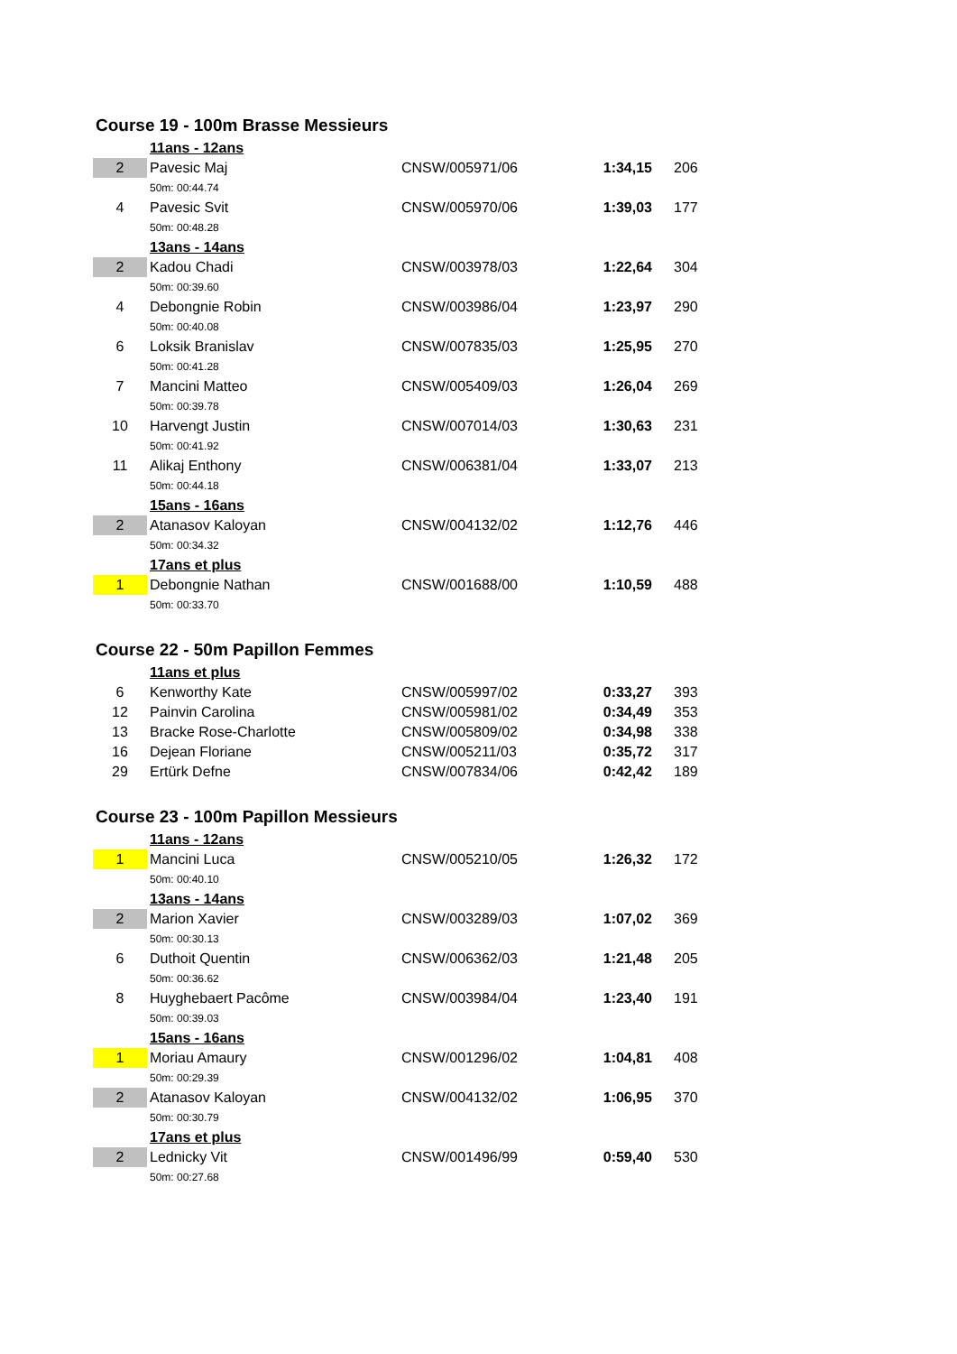Course 19 - 100m Brasse Messieurs
| | 11ans - 12ans | | | |
| 2 | Pavesic Maj | CNSW/005971/06 | 1:34,15 | 206 |
| | 50m: 00:44.74 | | | |
| 4 | Pavesic Svit | CNSW/005970/06 | 1:39,03 | 177 |
| | 50m: 00:48.28 | | | |
| | 13ans - 14ans | | | |
| 2 | Kadou Chadi | CNSW/003978/03 | 1:22,64 | 304 |
| | 50m: 00:39.60 | | | |
| 4 | Debongnie Robin | CNSW/003986/04 | 1:23,97 | 290 |
| | 50m: 00:40.08 | | | |
| 6 | Loksik Branislav | CNSW/007835/03 | 1:25,95 | 270 |
| | 50m: 00:41.28 | | | |
| 7 | Mancini Matteo | CNSW/005409/03 | 1:26,04 | 269 |
| | 50m: 00:39.78 | | | |
| 10 | Harvengt Justin | CNSW/007014/03 | 1:30,63 | 231 |
| | 50m: 00:41.92 | | | |
| 11 | Alikaj Enthony | CNSW/006381/04 | 1:33,07 | 213 |
| | 50m: 00:44.18 | | | |
| | 15ans - 16ans | | | |
| 2 | Atanasov Kaloyan | CNSW/004132/02 | 1:12,76 | 446 |
| | 50m: 00:34.32 | | | |
| | 17ans et plus | | | |
| 1 | Debongnie Nathan | CNSW/001688/00 | 1:10,59 | 488 |
| | 50m: 00:33.70 | | | |
Course 22 - 50m Papillon Femmes
| | 11ans et plus | | | |
| 6 | Kenworthy Kate | CNSW/005997/02 | 0:33,27 | 393 |
| 12 | Painvin Carolina | CNSW/005981/02 | 0:34,49 | 353 |
| 13 | Bracke Rose-Charlotte | CNSW/005809/02 | 0:34,98 | 338 |
| 16 | Dejean Floriane | CNSW/005211/03 | 0:35,72 | 317 |
| 29 | Ertürk Defne | CNSW/007834/06 | 0:42,42 | 189 |
Course 23 - 100m Papillon Messieurs
| | 11ans - 12ans | | | |
| 1 | Mancini Luca | CNSW/005210/05 | 1:26,32 | 172 |
| | 50m: 00:40.10 | | | |
| | 13ans - 14ans | | | |
| 2 | Marion Xavier | CNSW/003289/03 | 1:07,02 | 369 |
| | 50m: 00:30.13 | | | |
| 6 | Duthoit Quentin | CNSW/006362/03 | 1:21,48 | 205 |
| | 50m: 00:36.62 | | | |
| 8 | Huyghebaert Pacôme | CNSW/003984/04 | 1:23,40 | 191 |
| | 50m: 00:39.03 | | | |
| | 15ans - 16ans | | | |
| 1 | Moriau Amaury | CNSW/001296/02 | 1:04,81 | 408 |
| | 50m: 00:29.39 | | | |
| 2 | Atanasov Kaloyan | CNSW/004132/02 | 1:06,95 | 370 |
| | 50m: 00:30.79 | | | |
| | 17ans et plus | | | |
| 2 | Lednicky Vit | CNSW/001496/99 | 0:59,40 | 530 |
| | 50m: 00:27.68 | | | |